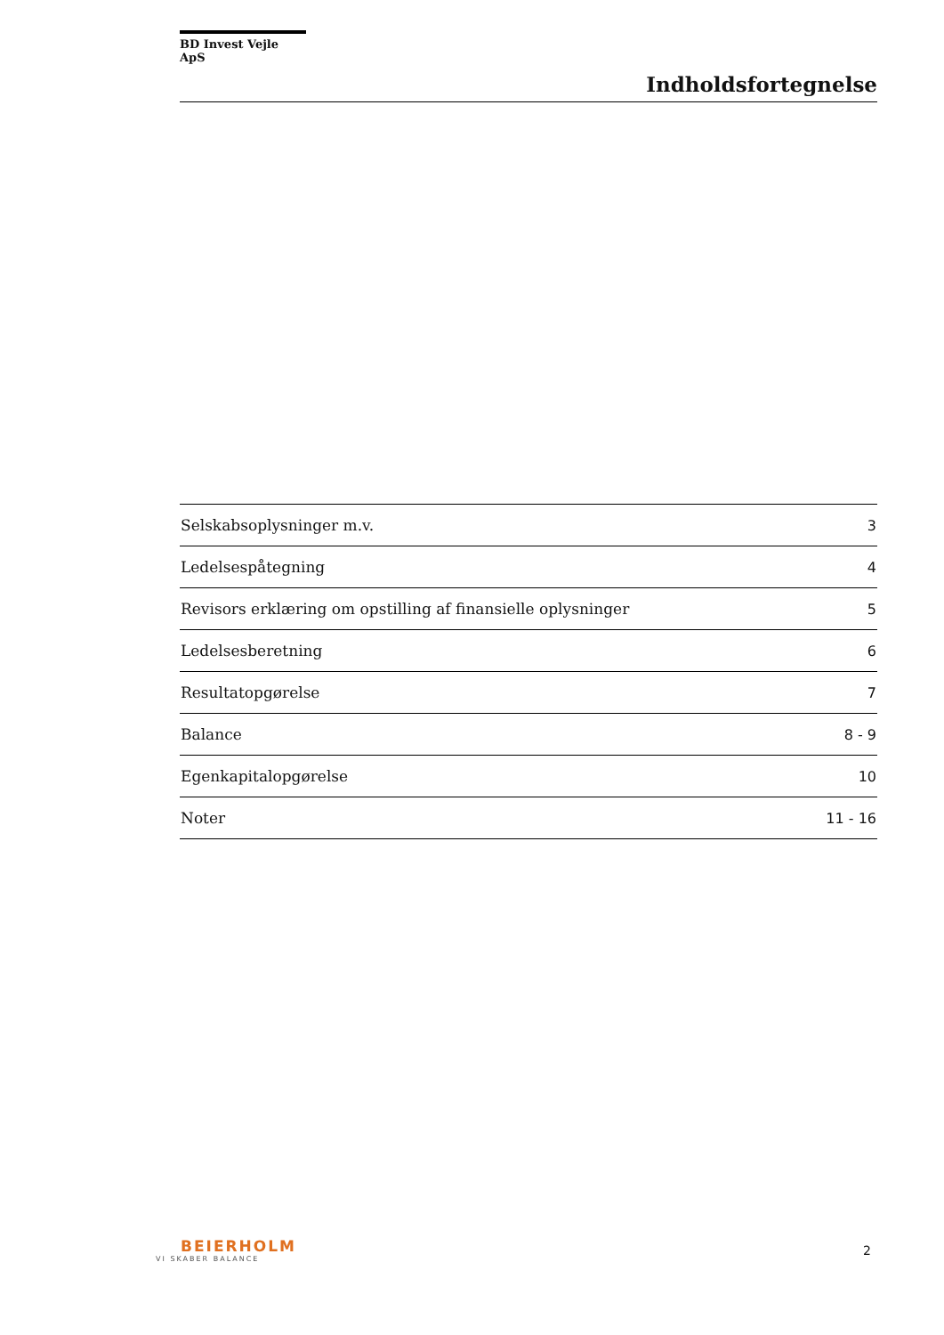BD Invest Vejle ApS
Indholdsfortegnelse
| Selskabsoplysninger m.v. | 3 |
| Ledelsespåtegning | 4 |
| Revisors erklæring om opstilling af finansielle oplysninger | 5 |
| Ledelsesberetning | 6 |
| Resultatopgørelse | 7 |
| Balance | 8 - 9 |
| Egenkapitalopgørelse | 10 |
| Noter | 11 - 16 |
BEIERHOLM
VI SKABER BALANCE
2